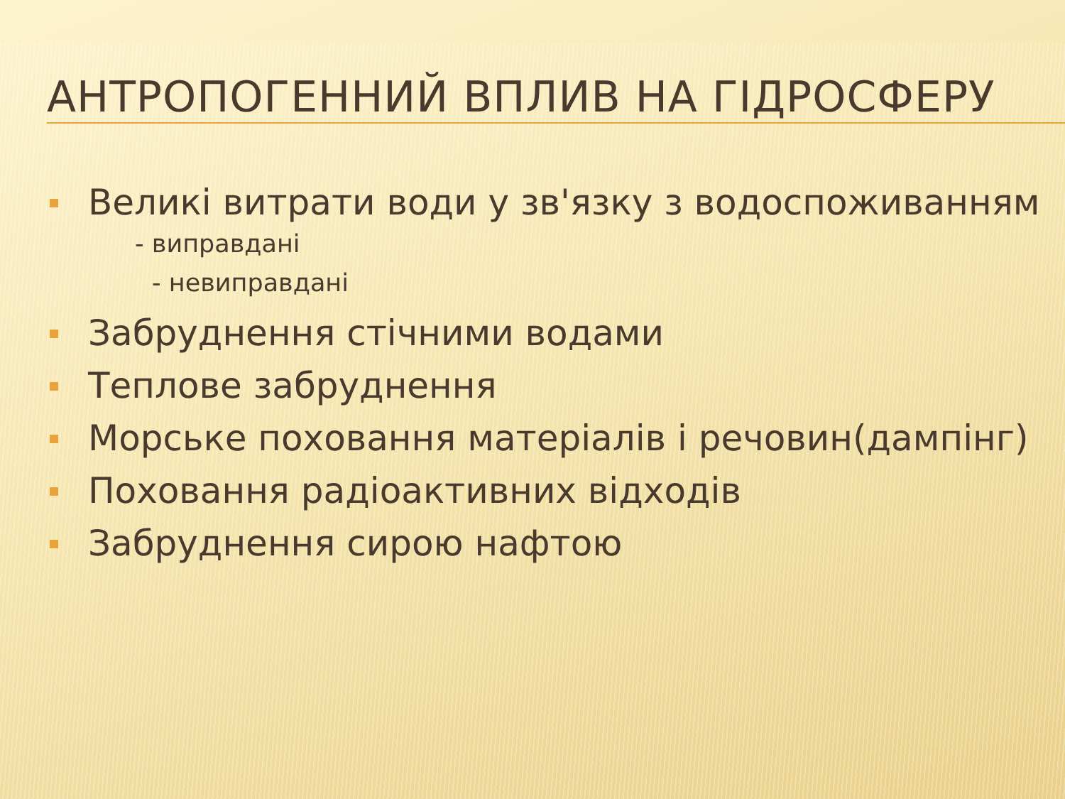АНТРОПОГЕННИЙ ВПЛИВ НА ГІДРОСФЕРУ
Великі витрати води у зв'язку з водоспоживанням
- виправдані
- невиправдані
Забруднення стічними водами
Теплове забруднення
Морське поховання матеріалів і речовин(дампінг)
Поховання радіоактивних відходів
Забруднення сирою нафтою